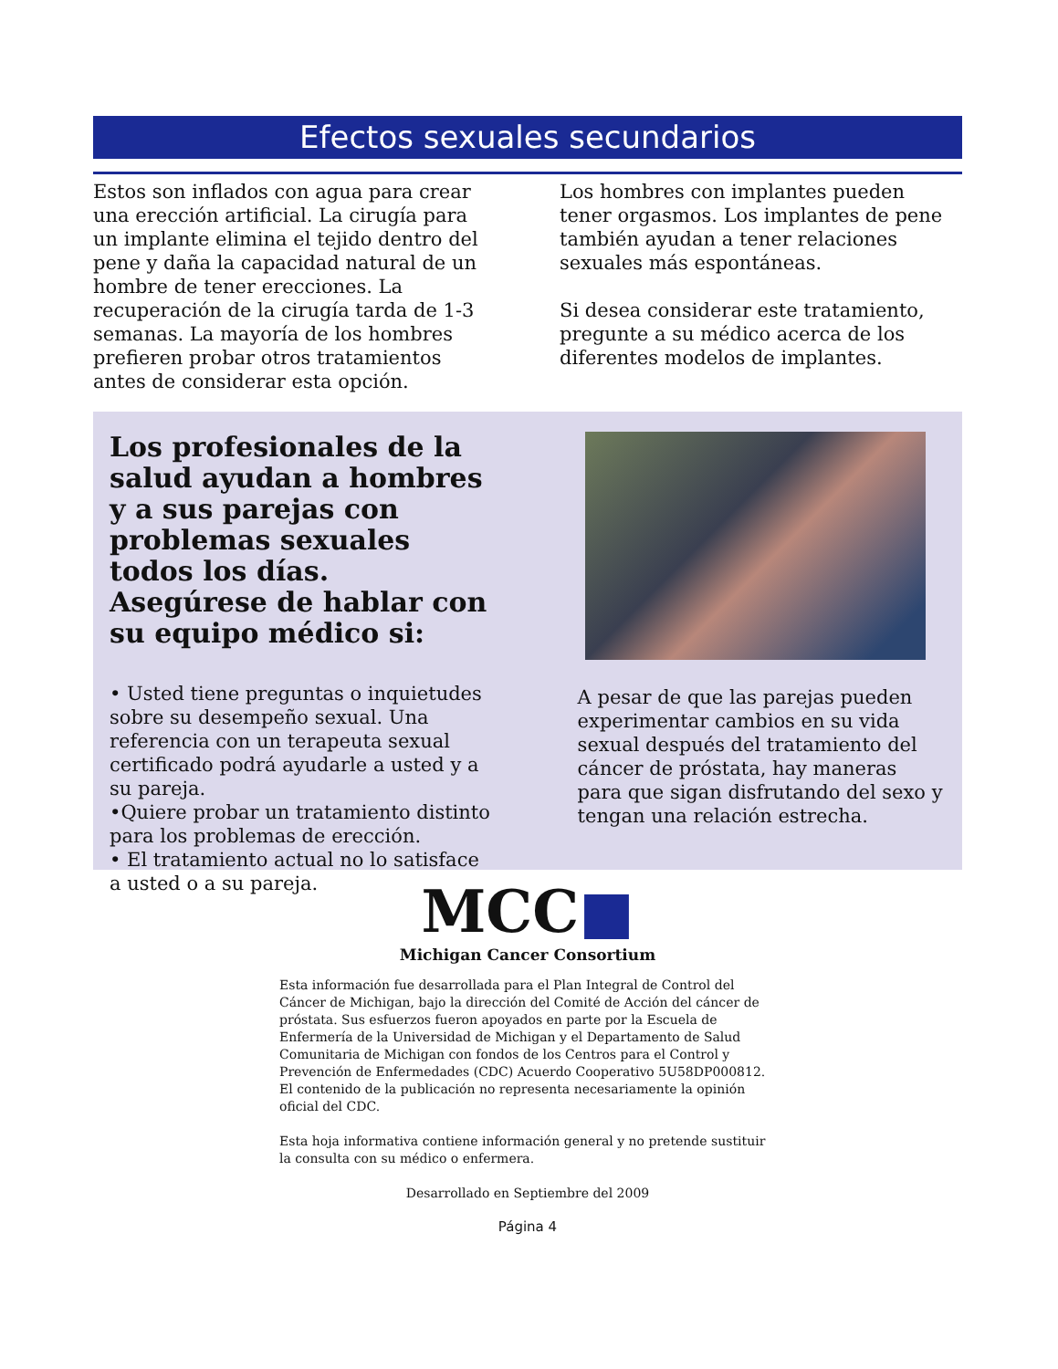Efectos sexuales secundarios
Estos son inflados con agua para crear una erección artificial. La cirugía para un implante elimina el tejido dentro del pene y daña la capacidad natural de un hombre de tener erecciones. La recuperación de la cirugía tarda de 1-3 semanas. La mayoría de los hombres prefieren probar otros tratamientos antes de considerar esta opción.
Los hombres con implantes pueden tener orgasmos. Los implantes de pene también ayudan a tener relaciones sexuales más espontáneas.
Si desea considerar este tratamiento, pregunte a su médico acerca de los diferentes modelos de implantes.
Los profesionales de la salud ayudan a hombres y a sus parejas con problemas sexuales todos los días.
Asegúrese de hablar con su equipo médico si:
• Usted tiene preguntas o inquietudes sobre su desempeño sexual. Una referencia con un terapeuta sexual certificado podrá ayudarle a usted y a su pareja.
•Quiere probar un tratamiento distinto para los problemas de erección.
• El tratamiento actual no lo satisface a usted o a su pareja.
A pesar de que las parejas pueden experimentar cambios en su vida sexual después del tratamiento del cáncer de próstata, hay maneras para que sigan disfrutando del sexo y tengan una relación estrecha.
MCC■
Michigan Cancer Consortium
Esta información fue desarrollada para el Plan Integral de Control del Cáncer de Michigan, bajo la dirección del Comité de Acción del cáncer de próstata. Sus esfuerzos fueron apoyados en parte por la Escuela de Enfermería de la Universidad de Michigan y el Departamento de Salud Comunitaria de Michigan con fondos de los Centros para el Control y Prevención de Enfermedades (CDC) Acuerdo Cooperativo 5U58DP000812. El contenido de la publicación no representa necesariamente la opinión oficial del CDC.
Esta hoja informativa contiene información general y no pretende sustituir la consulta con su médico o enfermera.
Desarrollado en Septiembre del 2009
Página 4